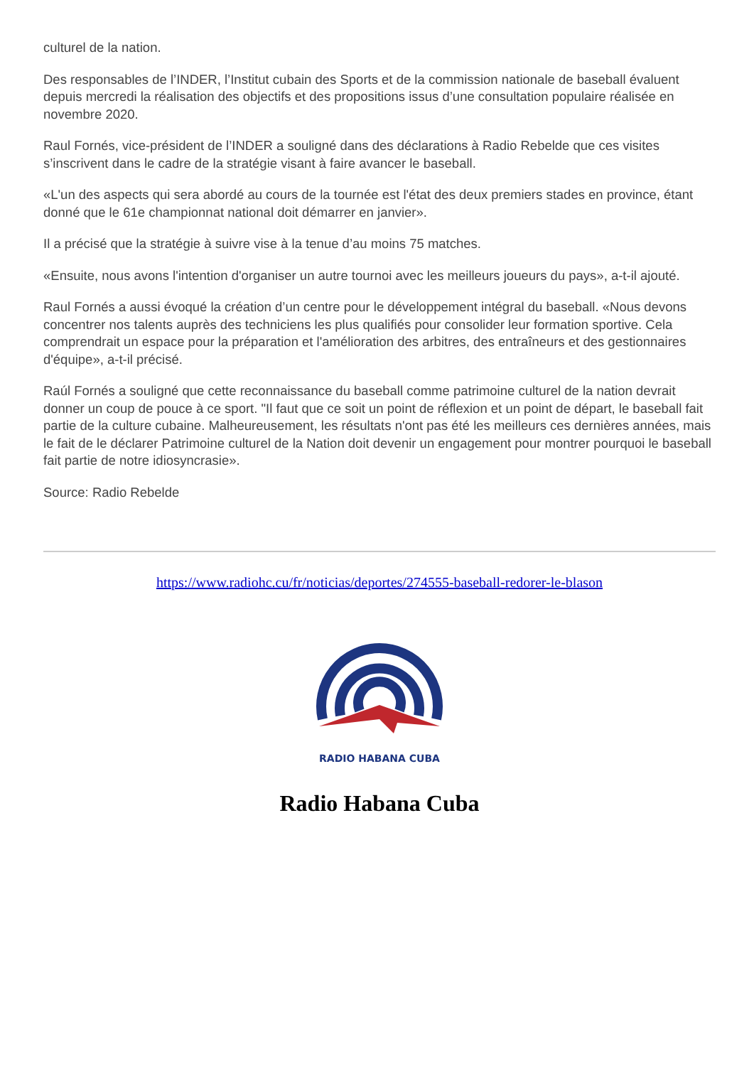culturel de la nation.
Des responsables de l’INDER, l’Institut cubain des Sports et de la commission nationale de baseball évaluent depuis mercredi la réalisation des objectifs et des propositions issus d’une consultation populaire réalisée en novembre 2020.
Raul Fornés, vice-président de l’INDER a souligné dans des déclarations à Radio Rebelde que ces visites s’inscrivent dans le cadre de la stratégie visant à faire avancer le baseball.
«L'un des aspects qui sera abordé au cours de la tournée est l'état des deux premiers stades en province, étant donné que le 61e championnat national doit démarrer en janvier».
Il a précisé que la stratégie à suivre vise à la tenue d’au moins 75 matches.
«Ensuite, nous avons l'intention d'organiser un autre tournoi avec les meilleurs joueurs du pays», a-t-il ajouté.
Raul Fornés a aussi évoqué la création d’un centre pour le développement intégral du baseball. «Nous devons concentrer nos talents auprès des techniciens les plus qualifiés pour consolider leur formation sportive. Cela comprendrait un espace pour la préparation et l'amélioration des arbitres, des entraîneurs et des gestionnaires d'équipe», a-t-il précisé.
Raúl Fornés a souligné que cette reconnaissance du baseball comme patrimoine culturel de la nation devrait donner un coup de pouce à ce sport. "Il faut que ce soit un point de réflexion et un point de départ, le baseball fait partie de la culture cubaine. Malheureusement, les résultats n'ont pas été les meilleurs ces dernières années, mais le fait de le déclarer Patrimoine culturel de la Nation doit devenir un engagement pour montrer pourquoi le baseball fait partie de notre idiosyncrasie».
Source: Radio Rebelde
https://www.radiohc.cu/fr/noticias/deportes/274555-baseball-redorer-le-blason
RADIO HABANA CUBA
Radio Habana Cuba